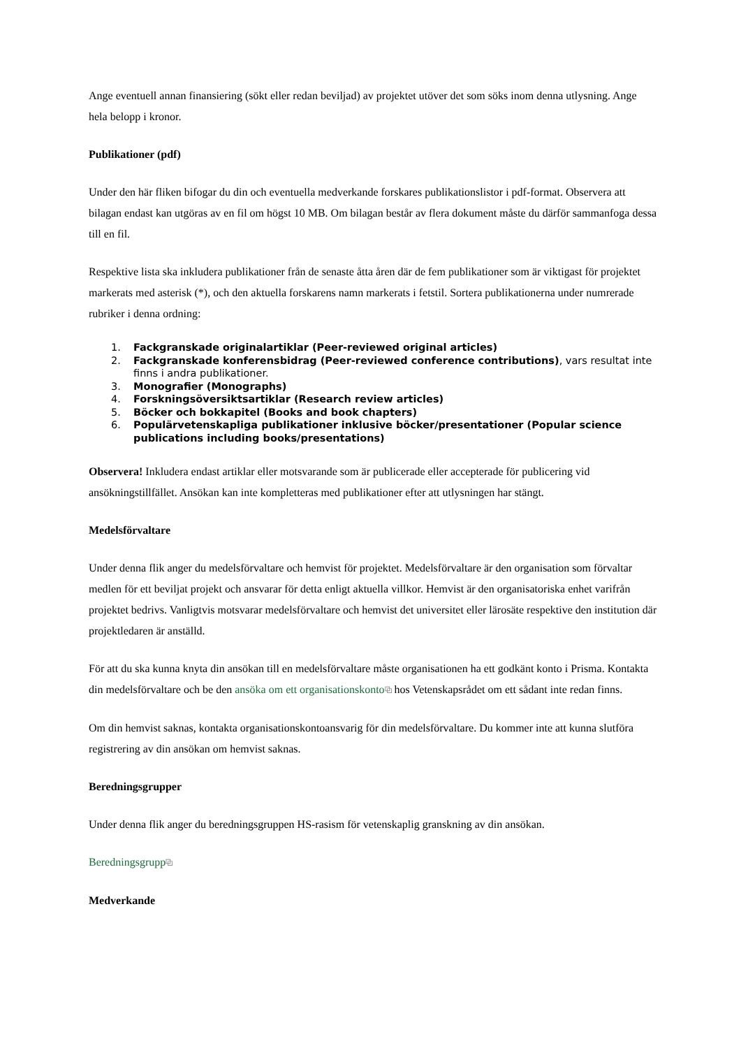Ange eventuell annan finansiering (sökt eller redan beviljad) av projektet utöver det som söks inom denna utlysning. Ange hela belopp i kronor.
Publikationer (pdf)
Under den här fliken bifogar du din och eventuella medverkande forskares publikationslistor i pdf-format. Observera att bilagan endast kan utgöras av en fil om högst 10 MB. Om bilagan består av flera dokument måste du därför sammanfoga dessa till en fil.
Respektive lista ska inkludera publikationer från de senaste åtta åren där de fem publikationer som är viktigast för projektet markerats med asterisk (*), och den aktuella forskarens namn markerats i fetstil. Sortera publikationerna under numrerade rubriker i denna ordning:
1. Fackgranskade originalartiklar (Peer-reviewed original articles)
2. Fackgranskade konferensbidrag (Peer-reviewed conference contributions), vars resultat inte finns i andra publikationer.
3. Monografier (Monographs)
4. Forskningsöversiktsartiklar (Research review articles)
5. Böcker och bokkapitel (Books and book chapters)
6. Populärvetenskapliga publikationer inklusive böcker/presentationer (Popular science publications including books/presentations)
Observera! Inkludera endast artiklar eller motsvarande som är publicerade eller accepterade för publicering vid ansökningstillfället. Ansökan kan inte kompletteras med publikationer efter att utlysningen har stängt.
Medelsförvaltare
Under denna flik anger du medelsförvaltare och hemvist för projektet. Medelsförvaltare är den organisation som förvaltar medlen för ett beviljat projekt och ansvarar för detta enligt aktuella villkor. Hemvist är den organisatoriska enhet varifrån projektet bedrivs. Vanligtvis motsvarar medelsförvaltare och hemvist det universitet eller lärosäte respektive den institution där projektledaren är anställd.
För att du ska kunna knyta din ansökan till en medelsförvaltare måste organisationen ha ett godkänt konto i Prisma. Kontakta din medelsförvaltare och be den ansöka om ett organisationskonto⧉ hos Vetenskapsrådet om ett sådant inte redan finns.
Om din hemvist saknas, kontakta organisationskontoansvarig för din medelsförvaltare. Du kommer inte att kunna slutföra registrering av din ansökan om hemvist saknas.
Beredningsgrupper
Under denna flik anger du beredningsgruppen HS-rasism för vetenskaplig granskning av din ansökan.
Beredningsgrupp⧉
Medverkande